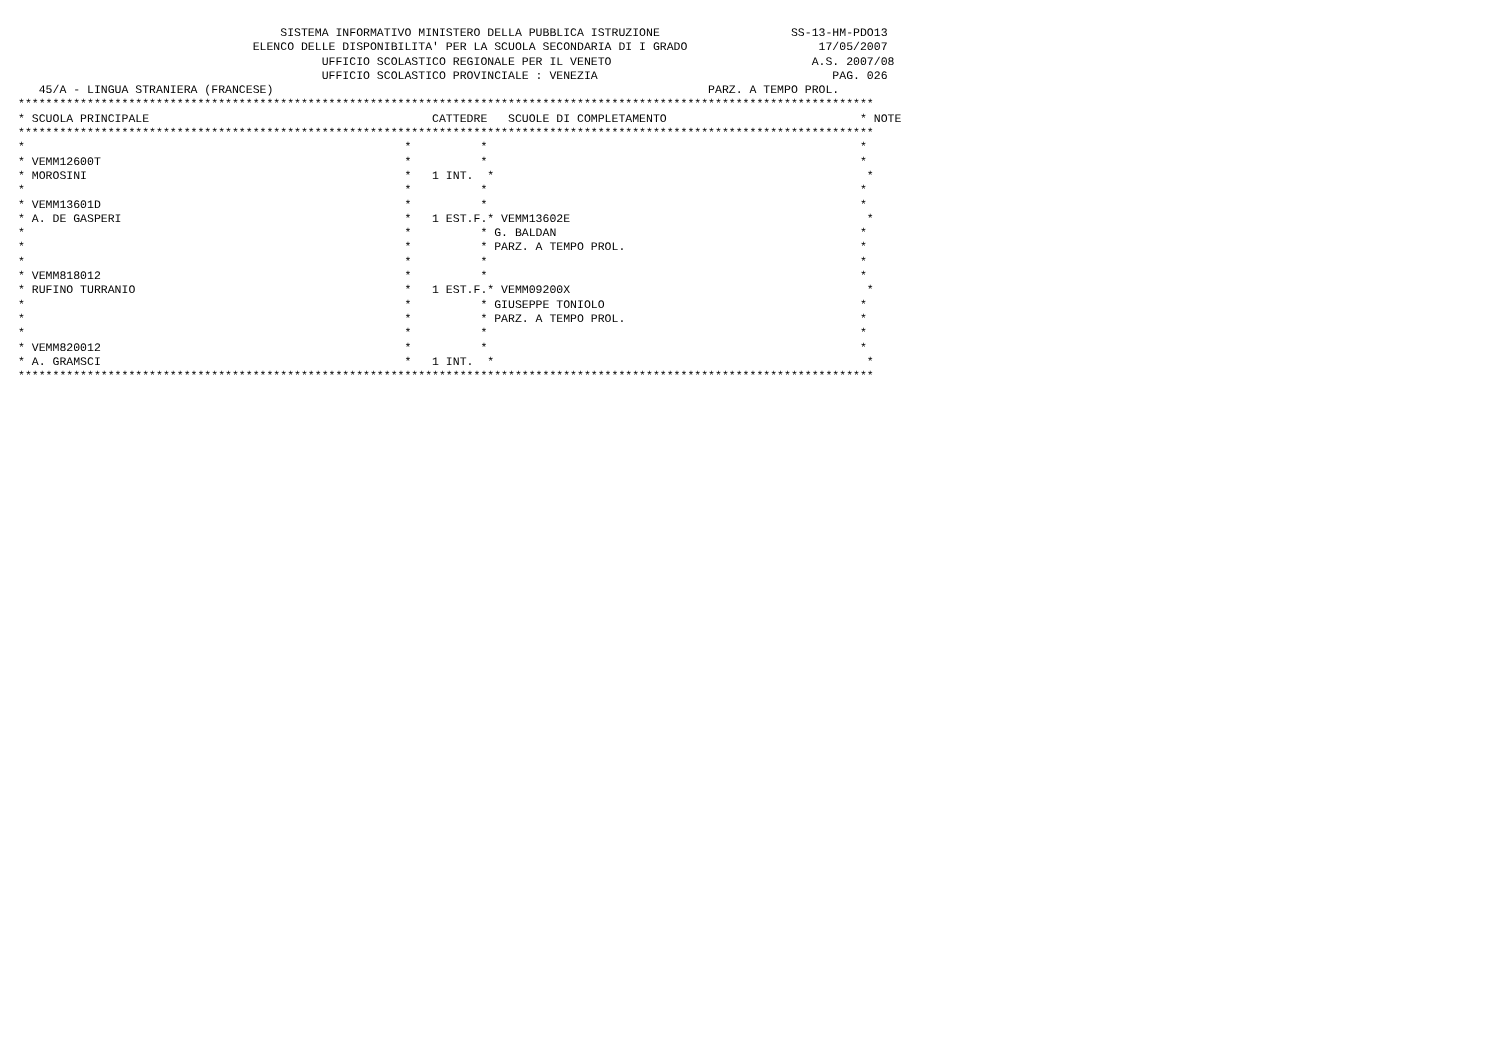SISTEMA INFORMATIVO MINISTERO DELLA PUBBLICA ISTRUZIONE                   SS-13-HM-PDO13
                                  ELENCO DELLE DISPONIBILITA' PER LA SCUOLA SECONDARIA DI I GRADO                   17/05/2007
                                            UFFICIO SCOLASTICO REGIONALE PER IL VENETO                             A.S. 2007/08
                                            UFFICIO SCOLASTICO PROVINCIALE : VENEZIA                                  PAG. 026
   45/A - LINGUA STRANIERA (FRANCESE)                                                               PARZ. A TEMPO PROL.
****************************************************************************************************************************
* SCUOLA PRINCIPALE                                         CATTEDRE   SCUOLE DI COMPLETAMENTO                            * NOTE
****************************************************************************************************************************
*                                                       *          *                                                      *
* VEMM12600T                                            *          *                                                      *
* MOROSINI                                              *   1 INT.  *                                                      *
*                                                       *          *                                                      *
* VEMM13601D                                            *          *                                                      *
* A. DE GASPERI                                         *   1 EST.F.* VEMM13602E                                           *
*                                                       *          * G. BALDAN                                            *
*                                                       *          * PARZ. A TEMPO PROL.                                  *
*                                                       *          *                                                      *
* VEMM818012                                            *          *                                                      *
* RUFINO TURRANIO                                       *   1 EST.F.* VEMM09200X                                           *
*                                                       *          * GIUSEPPE TONIOLO                                     *
*                                                       *          * PARZ. A TEMPO PROL.                                  *
*                                                       *          *                                                      *
* VEMM820012                                            *          *                                                      *
* A. GRAMSCI                                            *   1 INT.  *                                                      *
****************************************************************************************************************************